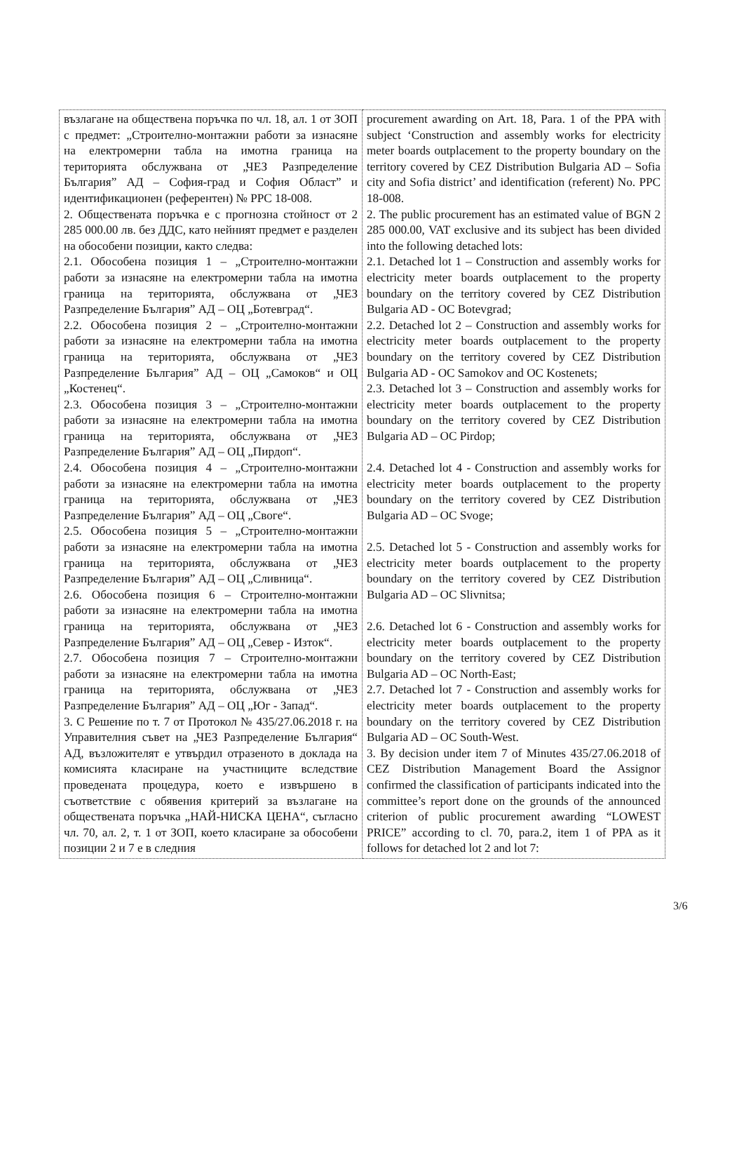| възлагане на обществена поръчка по чл. 18, ал. 1 от ЗОП с предмет: „Строително-монтажни работи за изнасяне на електромерни табла на имотна граница на територията обслужвана от „ЧЕЗ Разпределение България” АД – София-град и София Област” и идентификационен (референтен) № PPC 18-008. 2. Обществената поръчка е с прогнозна стойност от 2 285 000.00 лв. без ДДС, като нейният предмет е разделен на обособени позиции, както следва: 2.1. Обособена позиция 1 – „Строително-монтажни работи за изнасяне на електромерни табла на имотна граница на територията, обслужвана от „ЧЕЗ Разпределение България” АД – ОЦ „Ботевград“. 2.2. Обособена позиция 2 – „Строително-монтажни работи за изнасяне на електромерни табла на имотна граница на територията, обслужвана от „ЧЕЗ Разпределение България” АД – ОЦ „Самоков“ и ОЦ „Костенец“. 2.3. Обособена позиция 3 – „Строително-монтажни работи за изнасяне на електромерни табла на имотна граница на територията, обслужвана от „ЧЕЗ Разпределение България” АД – ОЦ „Пирдоп“. 2.4. Обособена позиция 4 – „Строително-монтажни работи за изнасяне на електромерни табла на имотна граница на територията, обслужвана от „ЧЕЗ Разпределение България” АД – ОЦ „Своге“. 2.5. Обособена позиция 5 – „Строително-монтажни работи за изнасяне на електромерни табла на имотна граница на територията, обслужвана от „ЧЕЗ Разпределение България” АД – ОЦ „Сливница“. 2.6. Обособена позиция 6 – Строително-монтажни работи за изнасяне на електромерни табла на имотна граница на територията, обслужвана от „ЧЕЗ Разпределение България” АД – ОЦ „Север - Изток“. 2.7. Обособена позиция 7 – Строително-монтажни работи за изнасяне на електромерни табла на имотна граница на територията, обслужвана от „ЧЕЗ Разпределение България” АД – ОЦ „Юг - Запад“. 3. С Решение по т. 7 от Протокол № 435/27.06.2018 г. на Управителния съвет на „ЧЕЗ Разпределение България“ АД, възложителят е утвърдил отразеното в доклада на комисията класиране на участниците вследствие проведената процедура, което е извършено в съответствие с обявения критерий за възлагане на обществената поръчка „НАЙ-НИСКА ЦЕНА“, съгласно чл. 70, ал. 2, т. 1 от ЗОП, което класиране за обособени позиции 2 и 7 е в следния | procurement awarding on Art. 18, Para. 1 of the PPA with subject ‘Construction and assembly works for electricity meter boards outplacement to the property boundary on the territory covered by CEZ Distribution Bulgaria AD – Sofia city and Sofia district’ and identification (referent) No. PPC 18-008. 2. The public procurement has an estimated value of BGN 2 285 000.00, VAT exclusive and its subject has been divided into the following detached lots: 2.1. Detached lot 1 – Construction and assembly works for electricity meter boards outplacement to the property boundary on the territory covered by CEZ Distribution Bulgaria AD - OC Botevgrad; 2.2. Detached lot 2 – Construction and assembly works for electricity meter boards outplacement to the property boundary on the territory covered by CEZ Distribution Bulgaria AD - OC Samokov and OC Kostenets; 2.3. Detached lot 3 – Construction and assembly works for electricity meter boards outplacement to the property boundary on the territory covered by CEZ Distribution Bulgaria AD – OC Pirdop; 2.4. Detached lot 4 - Construction and assembly works for electricity meter boards outplacement to the property boundary on the territory covered by CEZ Distribution Bulgaria AD – OC Svoge; 2.5. Detached lot 5 - Construction and assembly works for electricity meter boards outplacement to the property boundary on the territory covered by CEZ Distribution Bulgaria AD – OC Slivnitsa; 2.6. Detached lot 6 - Construction and assembly works for electricity meter boards outplacement to the property boundary on the territory covered by CEZ Distribution Bulgaria AD – OC North-East; 2.7. Detached lot 7 - Construction and assembly works for electricity meter boards outplacement to the property boundary on the territory covered by CEZ Distribution Bulgaria AD – OC South-West. 3. By decision under item 7 of Minutes 435/27.06.2018 of CEZ Distribution Management Board the Assignor confirmed the classification of participants indicated into the committee’s report done on the grounds of the announced criterion of public procurement awarding “LOWEST PRICE” according to cl. 70, para.2, item 1 of PPA as it follows for detached lot 2 and lot 7: |
3/6